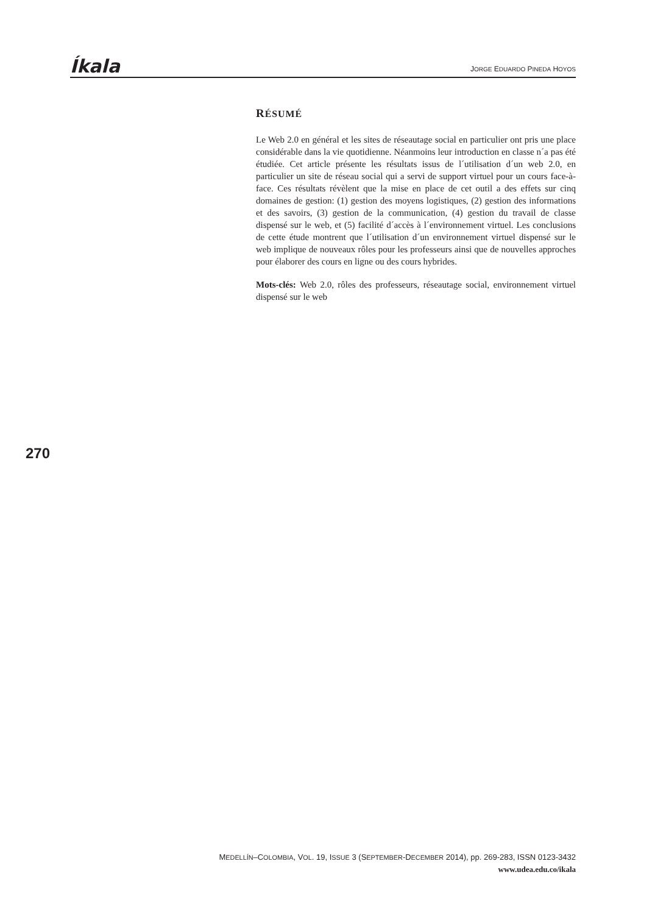Íkala
JORGE EDUARDO PINEDA HOYOS
RÉSUMÉ
Le Web 2.0 en général et les sites de réseautage social en particulier ont pris une place considérable dans la vie quotidienne. Néanmoins leur introduction en classe n´a pas été étudiée. Cet article présente les résultats issus de l´utilisation d´un web 2.0, en particulier un site de réseau social qui a servi de support virtuel pour un cours face-à-face. Ces résultats révèlent que la mise en place de cet outil a des effets sur cinq domaines de gestion: (1) gestion des moyens logistiques, (2) gestion des informations et des savoirs, (3) gestion de la communication, (4) gestion du travail de classe dispensé sur le web, et (5) facilité d´accès à l´environnement virtuel. Les conclusions de cette étude montrent que l´utilisation d´un environnement virtuel dispensé sur le web implique de nouveaux rôles pour les professeurs ainsi que de nouvelles approches pour élaborer des cours en ligne ou des cours hybrides.
Mots-clés: Web 2.0, rôles des professeurs, réseautage social, environnement virtuel dispensé sur le web
270
MEDELLÍN–COLOMBIA, VOL. 19, ISSUE 3 (SEPTEMBER-DECEMBER 2014), pp. 269-283, ISSN 0123-3432
www.udea.edu.co/ikala